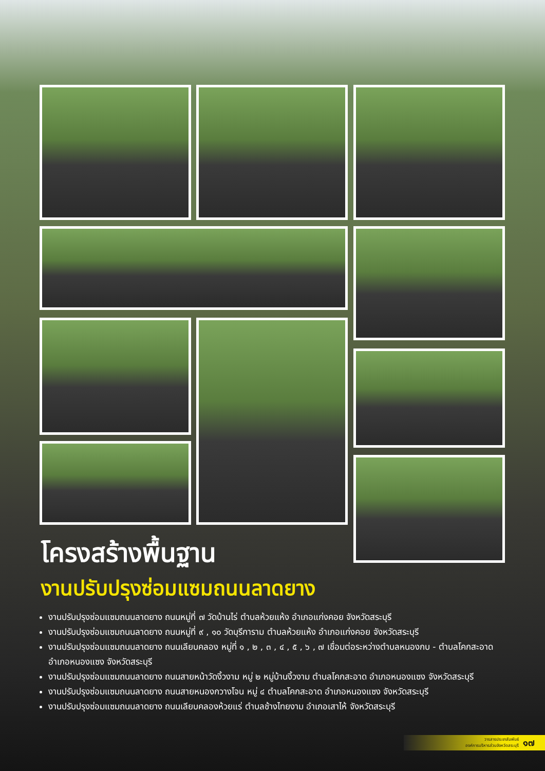โครงสร้างพื้นฐาน
งานปรับปรุงซ่อมแซมถนนลาดยาง
งานปรับปรุงซ่อมแซมถนนลาดยาง ถนนหมู่ที่ ๗ วัดบ้านไร่ ตำบลห้วยแห้ง อำเภอแก่งคอย จังหวัดสระบุรี
งานปรับปรุงซ่อมแซมถนนลาดยาง ถนนหมู่ที่ ๙ , ๑๐ วัดบุรีการาม ตำบลห้วยแห้ง อำเภอแก่งคอย จังหวัดสระบุรี
งานปรับปรุงซ่อมแซมถนนลาดยาง ถนนเลียบคลอง หมู่ที่ ๑ , ๒ , ๓ , ๔ , ๕ , ๖ , ๗ เชื่อมต่อระหว่างตำบลหนองกบ - ตำบลโคกสะอาด อำเภอหนองแซง จังหวัดสระบุรี
งานปรับปรุงซ่อมแซมถนนลาดยาง ถนนสายหน้าวัดงิ้วงาม หมู่ ๒ หมู่บ้านงิ้วงาม ตำบลโคกสะอาด อำเภอหนองแซง จังหวัดสระบุรี
งานปรับปรุงซ่อมแซมถนนลาดยาง ถนนสายหนองกวางโจน หมู่ ๔ ตำบลโคกสะอาด อำเภอหนองแซง จังหวัดสระบุรี
งานปรับปรุงซ่อมแซมถนนลาดยาง ถนนเลียบคลองห้วยแร่ ตำบลช้างไทยงาม อำเภอเสาไห้ จังหวัดสระบุรี
วารสารประชาสัมพันธ์
องค์การบริหารส่วนจังหวัดสระบุรี
๑๗